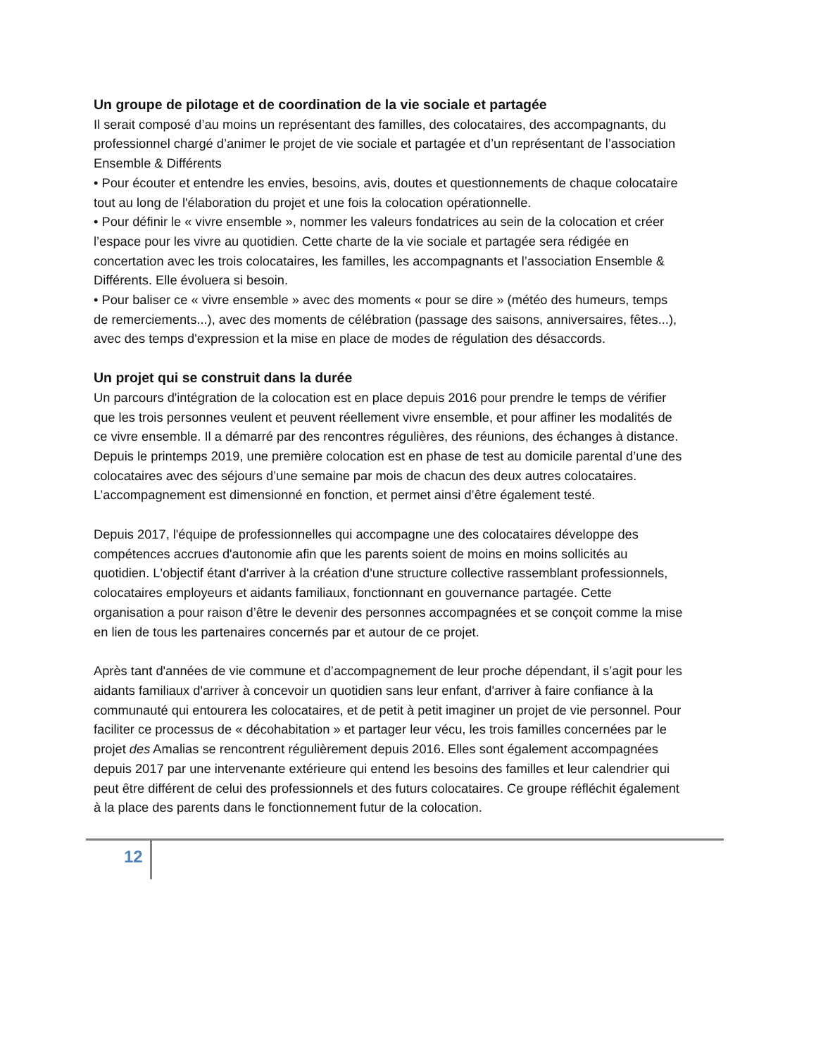Un groupe de pilotage et de coordination de la vie sociale et partagée
Il serait composé d’au moins un représentant des familles, des colocataires, des accompagnants, du professionnel chargé d’animer le projet de vie sociale et partagée et d’un représentant de l’association Ensemble & Différents
• Pour écouter et entendre les envies, besoins, avis, doutes et questionnements de chaque colocataire tout au long de l'élaboration du projet et une fois la colocation opérationnelle.
• Pour définir le « vivre ensemble », nommer les valeurs fondatrices au sein de la colocation et créer l’espace pour les vivre au quotidien. Cette charte de la vie sociale et partagée sera rédigée en concertation avec les trois colocataires, les familles, les accompagnants et l’association Ensemble & Différents. Elle évoluera si besoin.
• Pour baliser ce « vivre ensemble » avec des moments « pour se dire » (météo des humeurs, temps de remerciements...), avec des moments de célébration (passage des saisons, anniversaires, fêtes...), avec des temps d'expression et la mise en place de modes de régulation des désaccords.
Un projet qui se construit dans la durée
Un parcours d'intégration de la colocation est en place depuis 2016 pour prendre le temps de vérifier que les trois personnes veulent et peuvent réellement vivre ensemble, et pour affiner les modalités de ce vivre ensemble. Il a démarré par des rencontres régulières, des réunions, des échanges à distance. Depuis le printemps 2019, une première colocation est en phase de test au domicile parental d’une des colocataires avec des séjours d’une semaine par mois de chacun des deux autres colocataires. L’accompagnement est dimensionné en fonction, et permet ainsi d’être également testé.
Depuis 2017, l'équipe de professionnelles qui accompagne une des colocataires développe des compétences accrues d'autonomie afin que les parents soient de moins en moins sollicités au quotidien. L'objectif étant d'arriver à la création d'une structure collective rassemblant professionnels, colocataires employeurs et aidants familiaux, fonctionnant en gouvernance partagée. Cette organisation a pour raison d’être le devenir des personnes accompagnées et se conçoit comme la mise en lien de tous les partenaires concernés par et autour de ce projet.
Après tant d'années de vie commune et d’accompagnement de leur proche dépendant, il s’agit pour les aidants familiaux d'arriver à concevoir un quotidien sans leur enfant, d'arriver à faire confiance à la communauté qui entourera les colocataires, et de petit à petit imaginer un projet de vie personnel. Pour faciliter ce processus de « décohabitation » et partager leur vécu, les trois familles concernées par le projet des Amalias se rencontrent régulièrement depuis 2016. Elles sont également accompagnées depuis 2017 par une intervenante extérieure qui entend les besoins des familles et leur calendrier qui peut être différent de celui des professionnels et des futurs colocataires. Ce groupe réfléchit également à la place des parents dans le fonctionnement futur de la colocation.
12